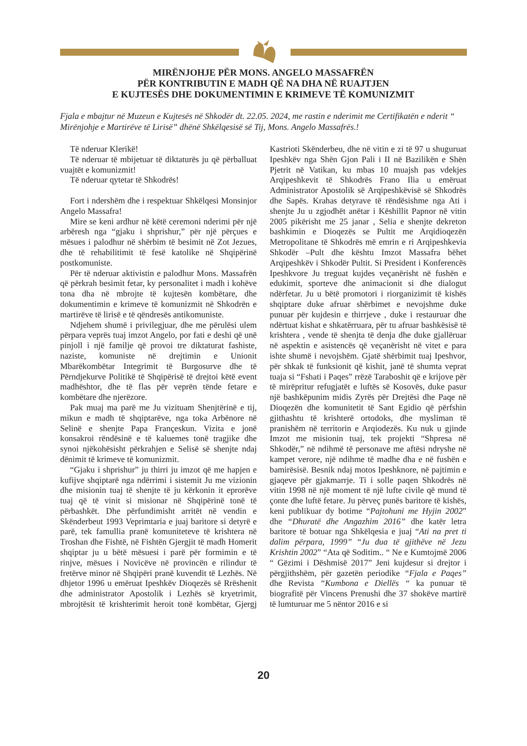MIRËNJOHJE PËR MONS. ANGELO MASSAFRËN
PËR KONTRIBUTIN E MADH QË NA DHA NË RUAJTJEN
E KUJTESËS DHE DOKUMENTIMIN E KRIMEVE TË KOMUNIZMIT
Fjala e mbajtur në Muzeun e Kujtesës në Shkodër dt. 22.05. 2024, me rastin e nderimit me Certifikatën e nderit “ Mirënjohje e Martirëve të Lirisë” dhënë Shkëlqesisë së Tij, Mons. Angelo Massafrës.!
Të nderuar Klerikë!
Të nderuar të mbijetuar të diktaturës ju që përballuat vuajtët e komunizmit!
Të nderuar qytetar të Shkodrës!
Fort i ndershëm dhe i respektuar Shkëlqesi Monsinjor Angelo Massafra!
Mire se keni ardhur në këtë ceremoni nderimi për një arbëresh nga “gjaku i shprishur,” për një përçues e mësues i palodhur në shërbim të besimit në Zot Jezues, dhe të rehabilitimit të fesë katolike në Shqipërinë postkomuniste.
Për të nderuar aktivistin e palodhur Mons. Massafrën që përkrah besimit fetar, ky personalitet i madh i kohëve tona dha në mbrojte të kujtesën kombëtare, dhe dokumentimin e krimeve të komunizmit në Shkodrën e martirëve të lirisë e të qëndresës antikomuniste.
Ndjehem shumë i privilegjuar, dhe me përulësi ulem përpara veprës tuaj imzot Angelo, por fati e deshi që unë pinjoll i një familje që provoi tre diktaturat fashiste, naziste, komuniste në drejtimin e Unionit Mbarëkombëtar Integrimit të Burgosurve dhe të Përndjekurve Politikë të Shqipërisë të drejtoi këtë event madhështor, dhe të flas për veprën tënde fetare e kombëtare dhe njerëzore.
Pak muaj ma parë me Ju vizituam Shenjtërinë e tij, mikun e madh të shqiptarëve, nga toka Arbënore në Selinë e shenjte Papa Françeskun. Vizita e jonë konsakroi rëndësinë e të kaluemes tonë tragjike dhe synoi njëkohësisht përkrahjen e Selisë së shenjte ndaj dënimit të krimeve të komunizmit.
“Gjaku i shprishur” ju thirri ju imzot që me hapjen e kufijve shqiptarë nga ndërrimi i sistemit Ju me vizionin dhe misionin tuaj të shenjte të ju kërkonin it eprorëve tuaj që të vinit si misionar në Shqipërinë tonë të përbashkët. Dhe përfundimisht arritët në vendin e Skënderbeut 1993 Veprimtaria e juaj baritore si detyrë e parë, tek famullia pranë komuniteteve të krishtera në Troshan dhe Fishtë, në Fishtën Gjergjit të madh Homerit shqiptar ju u bëtë mësuesi i parë për formimin e të rinjve, mësues i Novicëve në provincën e rilindur të fretërve minor në Shqipëri pranë kuvendit të Lezhës. Në dhjetor 1996 u emëruat Ipeshkëv Dioqezës së Rrëshenit dhe administrator Apostolik i Lezhës së kryetrimit, mbrojtësit të krishterimit heroit tonë kombëtar, Gjergj Kastrioti Skënderbeu, dhe në vitin e zi të 97 u shuguruat Ipeshkëv nga Shën Gjon Pali i II në Bazilikën e Shën Pjetrit në Vatikan, ku mbas 10 muajsh pas vdekjes Arqipeshkevit të Shkodrës Frano Ilia u emëruat Administrator Apostolik së Arqipeshkëvisë së Shkodrës dhe Sapës. Krahas detyrave të rëndësishme nga Ati i shenjte Ju u zgjodhët anëtar i Këshillit Papnor në vitin 2005 pikërisht me 25 janar , Selia e shenjte dekreton bashkimin e Dioqezës se Pultit me Arqidioqezën Metropolitane të Shkodrës më emrin e ri Arqipeshkevia Shkodër –Pult dhe kështu Imzot Massafra bëhet Arqipeshkëv i Shkodër Pultit. Si President i Konferencës Ipeshkvore Ju treguat kujdes veçanërisht në fushën e edukimit, sporteve dhe animacionit si dhe dialogut ndërfetar. Ju u bëtë promotori i riorganizimit të kishës shqiptare duke afruar shërbimet e nevojshme duke punuar për kujdesin e thirrjeve , duke i restauruar dhe ndërtuat kishat e shkatërruara, për tu afruar bashkësisë të krishtera , vende të shenjta të denja dhe duke gjallëruar në aspektin e asistencës që veçanërisht në vitet e para ishte shumë i nevojshëm. Gjatë shërbimit tuaj Ipeshvor, për shkak të funksionit që kishit, janë të shumta veprat tuaja si “Fshati i Paqes” rrëzë Taraboshit që e krijove për të mirëpritur refugjatët e luftës së Kosovës, duke pasur një bashkëpunim midis Zyrës për Drejtësi dhe Paqe në Dioqezën dhe komunitetit të Sant Egidio që përfshin gjithashtu të krishterë ortodoks, dhe mysliman të pranishëm në territorin e Arqiodezës. Ku nuk u gjinde Imzot me misionin tuaj, tek projekti “Shpresa në Shkodër,” në ndihmë të personave me aftësi ndryshe në kampet verore, një ndihme të madhe dha e në fushën e bamirësisë. Besnik ndaj motos Ipeshknore, në pajtimin e gjaqeve për gjakmarrje. Ti i solle paqen Shkodrës në vitin 1998 në një moment të një lufte civile që mund të çonte dhe luftë fetare. Ju përveç punës baritore të kishës, keni publikuar dy botime “Pajtohuni me Hyjin 2002” dhe “Dhuratë dhe Angazhim 2016” dhe katër letra baritore të botuar nga Shkëlqesia e juaj “Ati na pret ti dalim përpara, 1999” “Ju dua të gjithëve në Jezu Krishtin 2002” “Ata që Soditim.. “ Ne e Kumtojmë 2006 “ Gëzimi i Dëshmisë 2017” Jeni kujdesur si drejtor i përgjithshëm, për gazetën periodike “Fjala e Paqes” dhe Revista “Kumbona e Diellës “ ka punuar të biografitë për Vincens Prenushi dhe 37 shokëve martirë të lumturuar me 5 nëntor 2016 e si
20